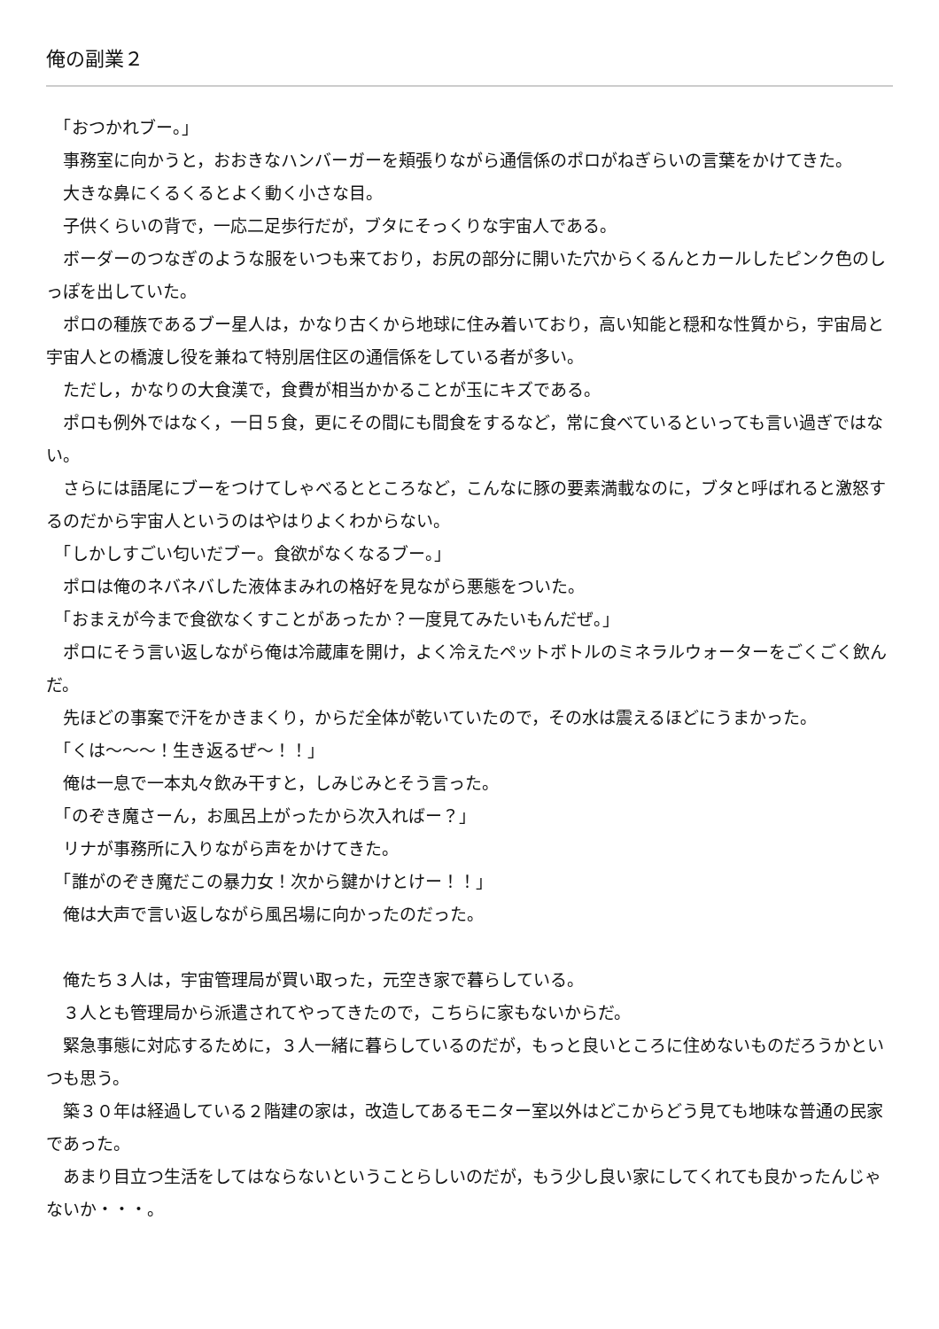俺の副業２
　「おつかれブー。」
　事務室に向かうと，おおきなハンバーガーを頬張りながら通信係のポロがねぎらいの言葉をかけてきた。
　大きな鼻にくるくるとよく動く小さな目。
　子供くらいの背で，一応二足歩行だが，ブタにそっくりな宇宙人である。
　ボーダーのつなぎのような服をいつも来ており，お尻の部分に開いた穴からくるんとカールしたピンク色のしっぽを出していた。
　ポロの種族であるブー星人は，かなり古くから地球に住み着いており，高い知能と穏和な性質から，宇宙局と宇宙人との橋渡し役を兼ねて特別居住区の通信係をしている者が多い。
　ただし，かなりの大食漢で，食費が相当かかることが玉にキズである。
　ポロも例外ではなく，一日５食，更にその間にも間食をするなど，常に食べているといっても言い過ぎではない。
　さらには語尾にブーをつけてしゃべるとところなど，こんなに豚の要素満載なのに，ブタと呼ばれると激怒するのだから宇宙人というのはやはりよくわからない。
　「しかしすごい匂いだブー。食欲がなくなるブー。」
　ポロは俺のネバネバした液体まみれの格好を見ながら悪態をついた。
　「おまえが今まで食欲なくすことがあったか？一度見てみたいもんだぜ。」
　ポロにそう言い返しながら俺は冷蔵庫を開け，よく冷えたペットボトルのミネラルウォーターをごくごく飲んだ。
　先ほどの事案で汗をかきまくり，からだ全体が乾いていたので，その水は震えるほどにうまかった。
　「くは〜〜〜！生き返るぜ〜！！」
　俺は一息で一本丸々飲み干すと，しみじみとそう言った。
　「のぞき魔さーん，お風呂上がったから次入ればー？」
　リナが事務所に入りながら声をかけてきた。
　「誰がのぞき魔だこの暴力女！次から鍵かけとけー！！」
　俺は大声で言い返しながら風呂場に向かったのだった。
　俺たち３人は，宇宙管理局が買い取った，元空き家で暮らしている。
　３人とも管理局から派遣されてやってきたので，こちらに家もないからだ。
　緊急事態に対応するために，３人一緒に暮らしているのだが，もっと良いところに住めないものだろうかといつも思う。
　築３０年は経過している２階建の家は，改造してあるモニター室以外はどこからどう見ても地味な普通の民家であった。
　あまり目立つ生活をしてはならないということらしいのだが，もう少し良い家にしてくれても良かったんじゃないか・・・。